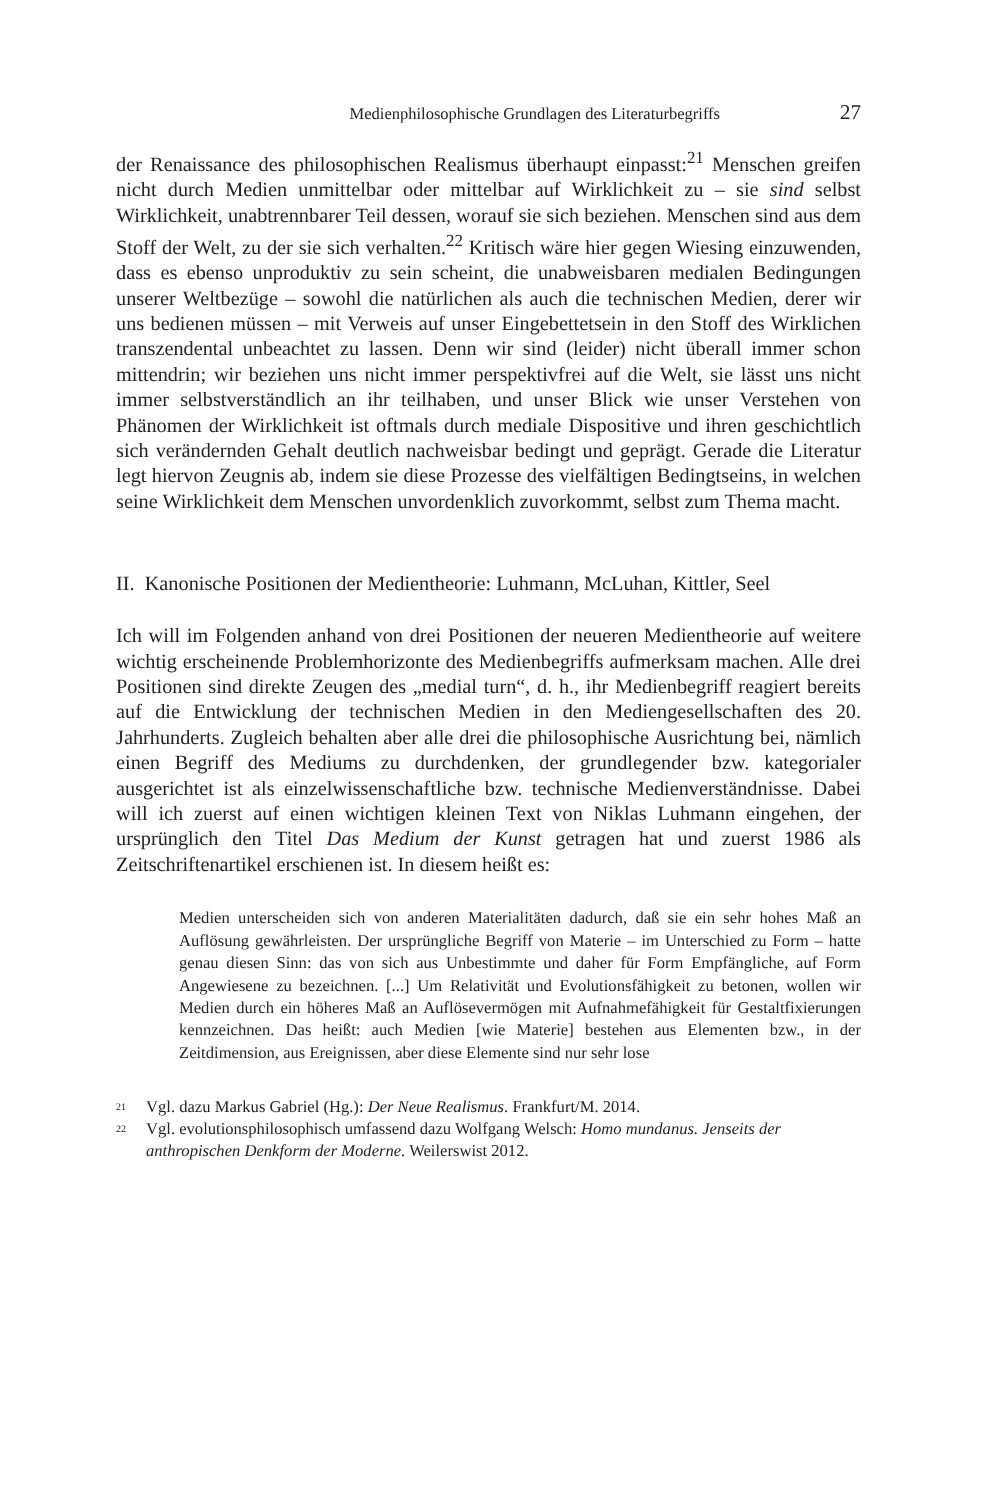Medienphilosophische Grundlagen des Literaturbegriffs 27
der Renaissance des philosophischen Realismus überhaupt einpasst:<sup>21</sup> Menschen greifen nicht durch Medien unmittelbar oder mittelbar auf Wirklichkeit zu – sie sind selbst Wirklichkeit, unabtrennbarer Teil dessen, worauf sie sich beziehen. Menschen sind aus dem Stoff der Welt, zu der sie sich verhalten.<sup>22</sup> Kritisch wäre hier gegen Wiesing einzuwenden, dass es ebenso unproduktiv zu sein scheint, die unabweisbaren medialen Bedingungen unserer Weltbezüge – sowohl die natürlichen als auch die technischen Medien, derer wir uns bedienen müssen – mit Verweis auf unser Eingebettetsein in den Stoff des Wirklichen transzendental unbeachtet zu lassen. Denn wir sind (leider) nicht überall immer schon mittendrin; wir beziehen uns nicht immer perspektivfrei auf die Welt, sie lässt uns nicht immer selbstverständlich an ihr teilhaben, und unser Blick wie unser Verstehen von Phänomen der Wirklichkeit ist oftmals durch mediale Dispositive und ihren geschichtlich sich verändernden Gehalt deutlich nachweisbar bedingt und geprägt. Gerade die Literatur legt hiervon Zeugnis ab, indem sie diese Prozesse des vielfältigen Bedingtseins, in welchen seine Wirklichkeit dem Menschen unvordenklich zuvorkommt, selbst zum Thema macht.
II. Kanonische Positionen der Medientheorie: Luhmann, McLuhan, Kittler, Seel
Ich will im Folgenden anhand von drei Positionen der neueren Medientheorie auf weitere wichtig erscheinende Problemhorizonte des Medienbegriffs aufmerksam machen. Alle drei Positionen sind direkte Zeugen des „medial turn“, d. h., ihr Medienbegriff reagiert bereits auf die Entwicklung der technischen Medien in den Mediengesellschaften des 20. Jahrhunderts. Zugleich behalten aber alle drei die philosophische Ausrichtung bei, nämlich einen Begriff des Mediums zu durchdenken, der grundlegender bzw. kategorialer ausgerichtet ist als einzelwissenschaftliche bzw. technische Medienverständnisse. Dabei will ich zuerst auf einen wichtigen kleinen Text von Niklas Luhmann eingehen, der ursprünglich den Titel Das Medium der Kunst getragen hat und zuerst 1986 als Zeitschriftenartikel erschienen ist. In diesem heißt es:
Medien unterscheiden sich von anderen Materialitäten dadurch, daß sie ein sehr hohes Maß an Auflösung gewährleisten. Der ursprüngliche Begriff von Materie – im Unterschied zu Form – hatte genau diesen Sinn: das von sich aus Unbestimmte und daher für Form Empfängliche, auf Form Angewiesene zu bezeichnen. [...] Um Relativität und Evolutionsfähigkeit zu betonen, wollen wir Medien durch ein höheres Maß an Auflösevermögen mit Aufnahmefähigkeit für Gestaltfixierungen kennzeichnen. Das heißt: auch Medien [wie Materie] bestehen aus Elementen bzw., in der Zeitdimension, aus Ereignissen, aber diese Elemente sind nur sehr lose
<sup>21</sup> Vgl. dazu Markus Gabriel (Hg.): Der Neue Realismus. Frankfurt/M. 2014.
<sup>22</sup> Vgl. evolutionsphilosophisch umfassend dazu Wolfgang Welsch: Homo mundanus. Jenseits der anthropischen Denkform der Moderne. Weilerswist 2012.